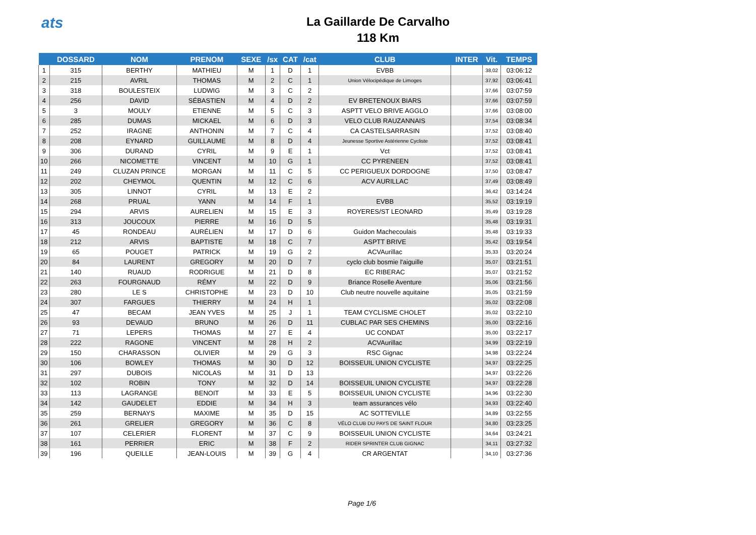ats
La Gaillarde De Carvalho
118 Km
| | DOSSARD | NOM | PRENOM | SEXE | /sx | CAT | /cat | CLUB | INTER | Vit. | TEMPS |
| --- | --- | --- | --- | --- | --- | --- | --- | --- | --- | --- | --- |
| 1 | 315 | BERTHY | MATHIEU | M | 1 | D | 1 | EVBB | | 38,02 | 03:06:12 |
| 2 | 215 | AVRIL | THOMAS | M | 2 | C | 1 | Union Vélocipédique de Limoges | | 37,92 | 03:06:41 |
| 3 | 318 | BOULESTEIX | LUDWIG | M | 3 | C | 2 | | | 37,66 | 03:07:59 |
| 4 | 256 | DAVID | SÉBASTIEN | M | 4 | D | 2 | EV BRETENOUX BIARS | | 37,66 | 03:07:59 |
| 5 | 3 | MOULY | ETIENNE | M | 5 | C | 3 | ASPTT VELO BRIVE AGGLO | | 37,66 | 03:08:00 |
| 6 | 285 | DUMAS | MICKAEL | M | 6 | D | 3 | VELO CLUB RAUZANNAIS | | 37,54 | 03:08:34 |
| 7 | 252 | IRAGNE | ANTHONIN | M | 7 | C | 4 | CA CASTELSARRASIN | | 37,52 | 03:08:40 |
| 8 | 208 | EYNARD | GUILLAUME | M | 8 | D | 4 | Jeunesse Sportive Astérienne Cycliste | | 37,52 | 03:08:41 |
| 9 | 306 | DURAND | CYRIL | M | 9 | E | 1 | Vct | | 37,52 | 03:08:41 |
| 10 | 266 | NICOMETTE | VINCENT | M | 10 | G | 1 | CC PYRENEEN | | 37,52 | 03:08:41 |
| 11 | 249 | CLUZAN PRINCE | MORGAN | M | 11 | C | 5 | CC PERIGUEUX DORDOGNE | | 37,50 | 03:08:47 |
| 12 | 202 | CHEYMOL | QUENTIN | M | 12 | C | 6 | ACV AURILLAC | | 37,49 | 03:08:49 |
| 13 | 305 | LINNOT | CYRIL | M | 13 | E | 2 | | | 36,42 | 03:14:24 |
| 14 | 268 | PRUAL | YANN | M | 14 | F | 1 | EVBB | | 35,52 | 03:19:19 |
| 15 | 294 | ARVIS | AURELIEN | M | 15 | E | 3 | ROYERES/ST LEONARD | | 35,49 | 03:19:28 |
| 16 | 313 | JOUCOUX | PIERRE | M | 16 | D | 5 | | | 35,48 | 03:19:31 |
| 17 | 45 | RONDEAU | AURÉLIEN | M | 17 | D | 6 | Guidon Machecoulais | | 35,48 | 03:19:33 |
| 18 | 212 | ARVIS | BAPTISTE | M | 18 | C | 7 | ASPTT BRIVE | | 35,42 | 03:19:54 |
| 19 | 65 | POUGET | PATRICK | M | 19 | G | 2 | ACVAurillac | | 35,33 | 03:20:24 |
| 20 | 84 | LAURENT | GREGORY | M | 20 | D | 7 | cyclo club bosmie l'aiguille | | 35,07 | 03:21:51 |
| 21 | 140 | RUAUD | RODRIGUE | M | 21 | D | 8 | EC RIBERAC | | 35,07 | 03:21:52 |
| 22 | 263 | FOURGNAUD | RÉMY | M | 22 | D | 9 | Briance Roselle Aventure | | 35,06 | 03:21:56 |
| 23 | 280 | LE S | CHRISTOPHE | M | 23 | D | 10 | Club neutre nouvelle aquitaine | | 35,05 | 03:21:59 |
| 24 | 307 | FARGUES | THIERRY | M | 24 | H | 1 | | | 35,02 | 03:22:08 |
| 25 | 47 | BECAM | JEAN YVES | M | 25 | J | 1 | TEAM CYCLISME CHOLET | | 35,02 | 03:22:10 |
| 26 | 93 | DEVAUD | BRUNO | M | 26 | D | 11 | CUBLAC PAR SES CHEMINS | | 35,00 | 03:22:16 |
| 27 | 71 | LEPERS | THOMAS | M | 27 | E | 4 | UC CONDAT | | 35,00 | 03:22:17 |
| 28 | 222 | RAGONE | VINCENT | M | 28 | H | 2 | ACVAurillac | | 34,99 | 03:22:19 |
| 29 | 150 | CHARASSON | OLIVIER | M | 29 | G | 3 | RSC Gignac | | 34,98 | 03:22:24 |
| 30 | 106 | BOWLEY | THOMAS | M | 30 | D | 12 | BOISSEUIL UNION CYCLISTE | | 34,97 | 03:22:25 |
| 31 | 297 | DUBOIS | NICOLAS | M | 31 | D | 13 | | | 34,97 | 03:22:26 |
| 32 | 102 | ROBIN | TONY | M | 32 | D | 14 | BOISSEUIL UNION CYCLISTE | | 34,97 | 03:22:28 |
| 33 | 113 | LAGRANGE | BENOIT | M | 33 | E | 5 | BOISSEUIL UNION CYCLISTE | | 34,96 | 03:22:30 |
| 34 | 142 | GAUDELET | EDDIE | M | 34 | H | 3 | team assurances vélo | | 34,93 | 03:22:40 |
| 35 | 259 | BERNAYS | MAXIME | M | 35 | D | 15 | AC SOTTEVILLE | | 34,89 | 03:22:55 |
| 36 | 261 | GRELIER | GREGORY | M | 36 | C | 8 | VÉLO CLUB DU PAYS DE SAINT FLOUR | | 34,80 | 03:23:25 |
| 37 | 107 | CELERIER | FLORENT | M | 37 | C | 9 | BOISSEUIL UNION CYCLISTE | | 34,64 | 03:24:21 |
| 38 | 161 | PERRIER | ERIC | M | 38 | F | 2 | RIDER SPRINTER CLUB GIGNAC | | 34,11 | 03:27:32 |
| 39 | 196 | QUEILLE | JEAN-LOUIS | M | 39 | G | 4 | CR ARGENTAT | | 34,10 | 03:27:36 |
Page 1/6